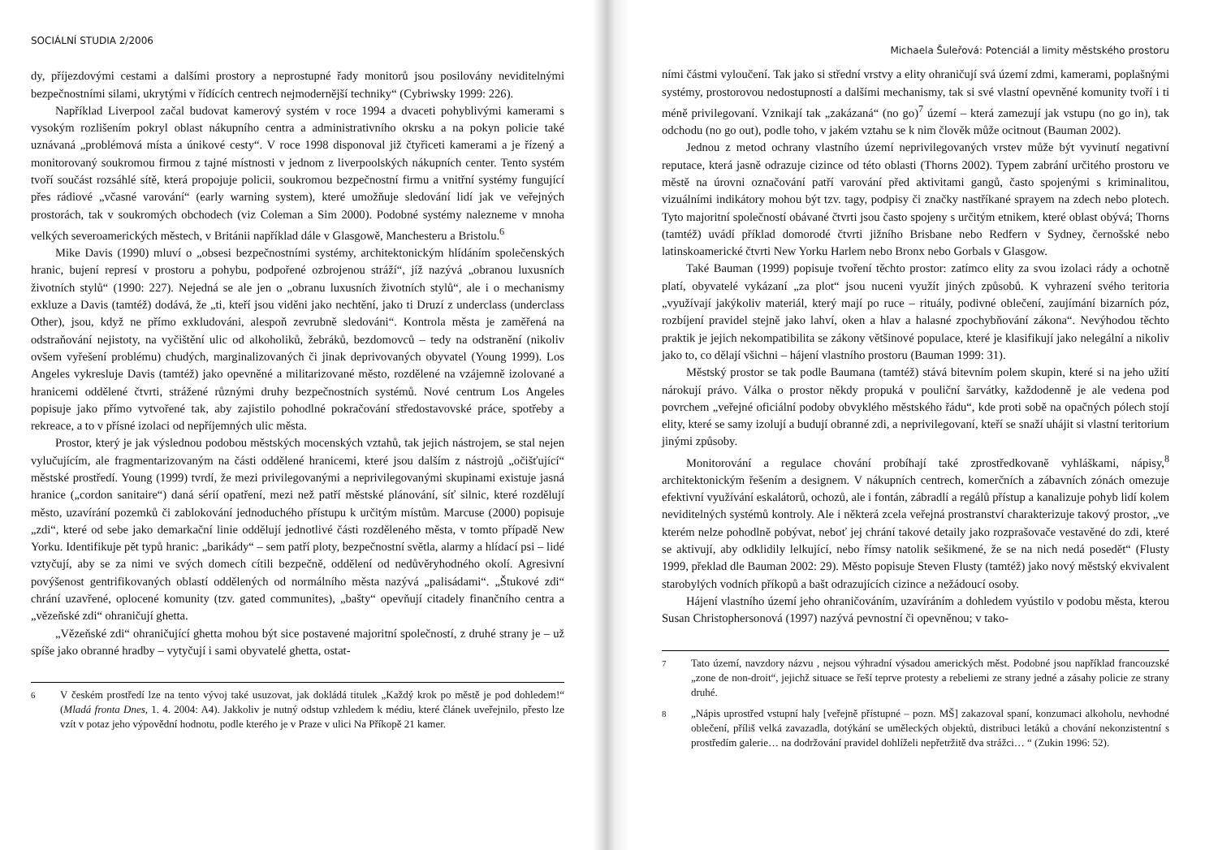SOCIÁLNÍ STUDIA 2/2006
dy, příjezdovými cestami a dalšími prostory a neprostupné řady monitorů jsou posilovány neviditelnými bezpečnostními silami, ukrytými v řídících centrech nejmodernější techniky“ (Cybriwsky 1999: 226).
Například Liverpool začal budovat kamerový systém v roce 1994 a dvaceti pohyblivými kamerami s vysokým rozlišením pokryl oblast nákupního centra a administrativního okrsku a na pokyn policie také uznávaná „problémová místa a únikové cesty“. V roce 1998 disponoval již čtyřiceti kamerami a je řízený a monitorovaný soukromou firmou z tajné místnosti v jednom z liverpoolských nákupních center. Tento systém tvoří součást rozsáhlé sítě, která propojuje policii, soukromou bezpečnostní firmu a vnitřní systémy fungující přes rádiové „včasné varování“ (early warning system), které umožňuje sledování lidí jak ve veřejných prostorách, tak v soukromých obchodech (viz Coleman a Sim 2000). Podobné systémy nalezneme v mnoha velkých severoamerických městech, v Británii například dále v Glasgowě, Manchesteru a Bristolu.<sup>6</sup>
Mike Davis (1990) mluví o „obsesi bezpečnostními systémy, architektonickým hlídáním společenských hranic, bujení represí v prostoru a pohybu, podpořené ozbrojenou stráží“, jíž nazývá „obranou luxusních životních stylů“ (1990: 227). Nejedná se ale jen o „obranu luxusních životních stylů“, ale i o mechanismy exkluze a Davis (tamtéž) dodává, že „ti, kteří jsou viděni jako nechtění, jako ti Druzí z underclass (underclass Other), jsou, když ne přímo exkludováni, alespoň zevrubně sledováni“. Kontrola města je zaměřená na odstraňování nejistoty, na vyčištění ulic od alkoholiků, žebráků, bezdomovců – tedy na odstranění (nikoliv ovšem vyřešení problému) chudých, marginalizovaných či jinak deprivovaných obyvatel (Young 1999). Los Angeles vykresluje Davis (tamtéž) jako opevněné a militarizované město, rozdělené na vzájemně izolované a hranicemi oddělené čtvrti, strážené různými druhy bezpečnostních systémů. Nové centrum Los Angeles popisuje jako přímo vytvořené tak, aby zajistilo pohodlné pokračování středostavovské práce, spotřeby a rekreace, a to v přísné izolaci od nepříjemných ulic města.
Prostor, který je jak výslednou podobou městských mocenských vztahů, tak jejich nástrojem, se stal nejen vylučujícím, ale fragmentarizovaným na části oddělené hranicemi, které jsou dalším z nástrojů „očišťující“ městské prostředí. Young (1999) tvrdí, že mezi privilegovanými a neprivilegovanými skupinami existuje jasná hranice („cordon sanitaire“) daná sérií opatření, mezi než patří městské plánování, síť silnic, které rozdělují město, uzavírání pozemků či zablokování jednoduchého přístupu k určitým místům. Marcuse (2000) popisuje „zdi“, které od sebe jako demarkační linie oddělují jednotlivé části rozděleného města, v tomto případě New Yorku. Identifikuje pět typů hranic: „barikády“ – sem patří ploty, bezpečnostní světla, alarmy a hlídací psi – lidé vztyčují, aby se za nimi ve svých domech cítili bezpečně, oddělení od nedůvěryhodného okolí. Agresivní povýšenost gentrifikovaných oblastí oddělených od normálního města nazývá „palisádami“. „Štukové zdi“ chrání uzavřené, oplocené komunity (tzv. gated communites), „bašty“ opevňují citadely finančního centra a „vězeňské zdi“ ohraničují ghetta.
„Vězeňské zdi“ ohraničující ghetta mohou být sice postavené majoritní společností, z druhé strany je – už spíše jako obranné hradby – vytyčují i sami obyvatelé ghetta, ostat-
<sup>6</sup> V českém prostředí lze na tento vývoj také usuzovat, jak dokládá titulek „Každý krok po městě je pod dohledem!“ (Mladá fronta Dnes, 1. 4. 2004: A4). Jakkoliv je nutný odstup vzhledem k médiu, které článek uveřejnilo, přesto lze vzít v potaz jeho výpovědní hodnotu, podle kterého je v Praze v ulici Na Příkopě 21 kamer.
Michaela Šuleřová: Potenciál a limity městského prostoru
ními částmi vyloučení. Tak jako si střední vrstvy a elity ohraničují svá území zdmi, kamerami, poplašnými systémy, prostorovou nedostupností a dalšími mechanismy, tak si své vlastní opevněné komunity tvoří i ti méně privilegovaní. Vznikají tak „zakázaná“ (no go)<sup>7</sup> území – která zamezují jak vstupu (no go in), tak odchodu (no go out), podle toho, v jakém vztahu se k nim člověk může ocitnout (Bauman 2002).
Jednou z metod ochrany vlastního území neprivilegovaných vrstev může být vyvinutí negativní reputace, která jasně odrazuje cizince od této oblasti (Thorns 2002). Typem zabrání určitého prostoru ve městě na úrovni označování patří varování před aktivitami gangů, často spojenými s kriminalitou, vizuálními indikátory mohou být tzv. tagy, podpisy či značky nastříkané sprayem na zdech nebo plotech. Tyto majoritní společností obávané čtvrti jsou často spojeny s určitým etnikem, které oblast obývá; Thorns (tamtéž) uvádí příklad domorodé čtvrti jižního Brisbane nebo Redfern v Sydney, černošské nebo latinskoamerické čtvrti New Yorku Harlem nebo Bronx nebo Gorbals v Glasgow.
Také Bauman (1999) popisuje tvoření těchto prostor: zatímco elity za svou izolaci rády a ochotně platí, obyvatelé vykázaní „za plot“ jsou nuceni využít jiných způsobů. K vyhrazení svého teritoria „využívají jakýkoliv materiál, který mají po ruce – rituály, podivné oblečení, zaujímání bizarních póz, rozbíjení pravidel stejně jako lahví, oken a hlav a halasné zpochybňování zákona“. Nevýhodou těchto praktik je jejich nekompatibilita se zákony většinové populace, které je klasifikují jako nelegální a nikoliv jako to, co dělají všichni – hájení vlastního prostoru (Bauman 1999: 31).
Městský prostor se tak podle Baumana (tamtéž) stává bitevním polem skupin, které si na jeho užití nárokují právo. Válka o prostor někdy propuká v pouliční šarvátky, každodenně je ale vedena pod povrchem „veřejné oficiální podoby obvyklého městského řádu“, kde proti sobě na opačných pólech stojí elity, které se samy izolují a budují obranné zdi, a neprivilegovaní, kteří se snaží uhájit si vlastní teritorium jinými způsoby.
Monitorování a regulace chování probíhají také zprostředkovaně vyhláškami, nápisy,<sup>8</sup> architektonickým řešením a designem. V nákupních centrech, komerčních a zábavních zónách omezuje efektivní využívání eskalátorů, ochozů, ale i fontán, zábradlí a regálů přístup a kanalizuje pohyb lidí kolem neviditelných systémů kontroly. Ale i některá zcela veřejná prostranství charakterizuje takový prostor, „ve kterém nelze pohodlně pobývat, neboť jej chrání takové detaily jako rozprašovače vestavěné do zdi, které se aktivují, aby odklidily lelkující, nebo římsy natolik sešikmené, že se na nich nedá posedět“ (Flusty 1999, překlad dle Bauman 2002: 29). Město popisuje Steven Flusty (tamtéž) jako nový městský ekvivalent starobylých vodních příkopů a bašt odrazujících cizince a nežádoucí osoby.
Hájení vlastního území jeho ohraničováním, uzavíráním a dohledem vyústilo v podobu města, kterou Susan Christophersonová (1997) nazývá pevnostní či opevněnou; v tako-
<sup>7</sup> Tato území, navzdory názvu , nejsou výhradní výsadou amerických měst. Podobné jsou například francouzské „zone de non-droit“, jejichž situace se řeší teprve protesty a rebeliemi ze strany jedné a zásahy policie ze strany druhé.
<sup>8</sup> „Nápis uprostřed vstupní haly [veřejně přístupné – pozn. MŠ] zakazoval spaní, konzumaci alkoholu, nevhodné oblečení, příliš velká zavazadla, dotýkání se uměleckých objektů, distribuci letáků a chování nekonzistentní s prostředím galerie… na dodržování pravidel dohlíželi nepřetržitě dva strážci… “ (Zukin 1996: 52).